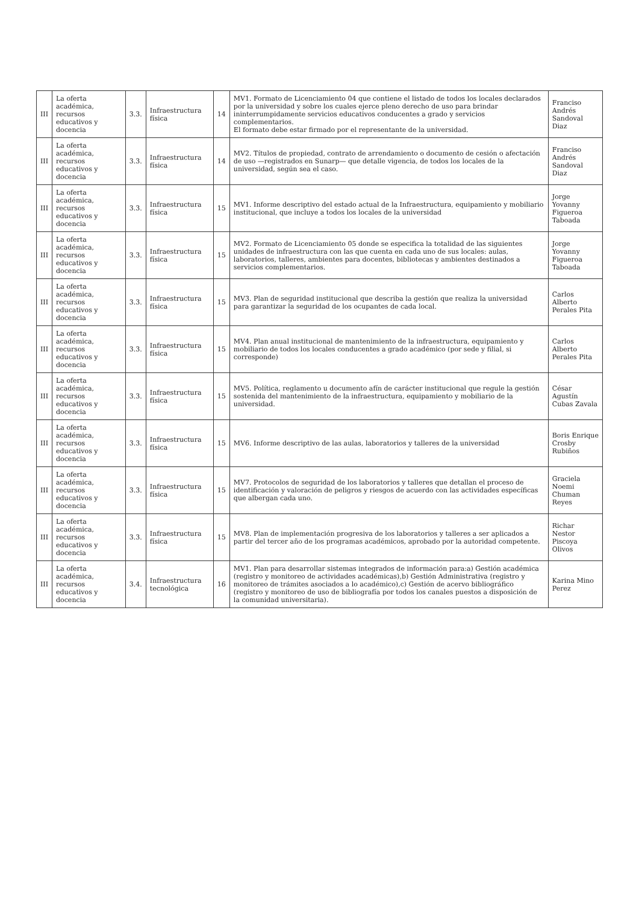| III | La oferta académica, recursos educativos y docencia | 3.3. | Infraestructura física | 14 | MV1. Formato de Licenciamiento 04 que contiene el listado de todos los locales declarados por la universidad y sobre los cuales ejerce pleno derecho de uso para brindar ininterrumpidamente servicios educativos conducentes a grado y servicios complementarios. El formato debe estar firmado por el representante de la universidad. | Franciso Andrés Sandoval Diaz |
| III | La oferta académica, recursos educativos y docencia | 3.3. | Infraestructura física | 14 | MV2. Títulos de propiedad, contrato de arrendamiento o documento de cesión o afectación de uso —registrados en Sunarp— que detalle vigencia, de todos los locales de la universidad, según sea el caso. | Franciso Andrés Sandoval Diaz |
| III | La oferta académica, recursos educativos y docencia | 3.3. | Infraestructura física | 15 | MV1. Informe descriptivo del estado actual de la Infraestructura, equipamiento y mobiliario institucional, que incluye a todos los locales de la universidad | Jorge Yovanny Figueroa Taboada |
| III | La oferta académica, recursos educativos y docencia | 3.3. | Infraestructura física | 15 | MV2. Formato de Licenciamiento 05 donde se especifica la totalidad de las siguientes unidades de infraestructura con las que cuenta en cada uno de sus locales: aulas, laboratorios, talleres, ambientes para docentes, bibliotecas y ambientes destinados a servicios complementarios. | Jorge Yovanny Figueroa Taboada |
| III | La oferta académica, recursos educativos y docencia | 3.3. | Infraestructura física | 15 | MV3. Plan de seguridad institucional que describa la gestión que realiza la universidad para garantizar la seguridad de los ocupantes de cada local. | Carlos Alberto Perales Pita |
| III | La oferta académica, recursos educativos y docencia | 3.3. | Infraestructura física | 15 | MV4. Plan anual institucional de mantenimiento de la infraestructura, equipamiento y mobiliario de todos los locales conducentes a grado académico (por sede y filial, si corresponde) | Carlos Alberto Perales Pita |
| III | La oferta académica, recursos educativos y docencia | 3.3. | Infraestructura física | 15 | MV5. Política, reglamento u documento afín de carácter institucional que regule la gestión sostenida del mantenimiento de la infraestructura, equipamiento y mobiliario de la universidad. | César Agustín Cubas Zavala |
| III | La oferta académica, recursos educativos y docencia | 3.3. | Infraestructura física | 15 | MV6. Informe descriptivo de las aulas, laboratorios y talleres de la universidad | Boris Enrique Crosby Rubiños |
| III | La oferta académica, recursos educativos y docencia | 3.3. | Infraestructura física | 15 | MV7. Protocolos de seguridad de los laboratorios y talleres que detallan el proceso de identificación y valoración de peligros y riesgos de acuerdo con las actividades específicas que albergan cada uno. | Graciela Noemi Chuman Reyes |
| III | La oferta académica, recursos educativos y docencia | 3.3. | Infraestructura física | 15 | MV8. Plan de implementación progresiva de los laboratorios y talleres a ser aplicados a partir del tercer año de los programas académicos, aprobado por la autoridad competente. | Richar Nestor Piscoya Olivos |
| III | La oferta académica, recursos educativos y docencia | 3.4. | Infraestructura tecnológica | 16 | MV1. Plan para desarrollar sistemas integrados de información para:a) Gestión académica (registro y monitoreo de actividades académicas),b) Gestión Administrativa (registro y monitoreo de trámites asociados a lo académico),c) Gestión de acervo bibliográfico (registro y monitoreo de uso de bibliografía por todos los canales puestos a disposición de la comunidad universitaria). | Karina Mino Perez |